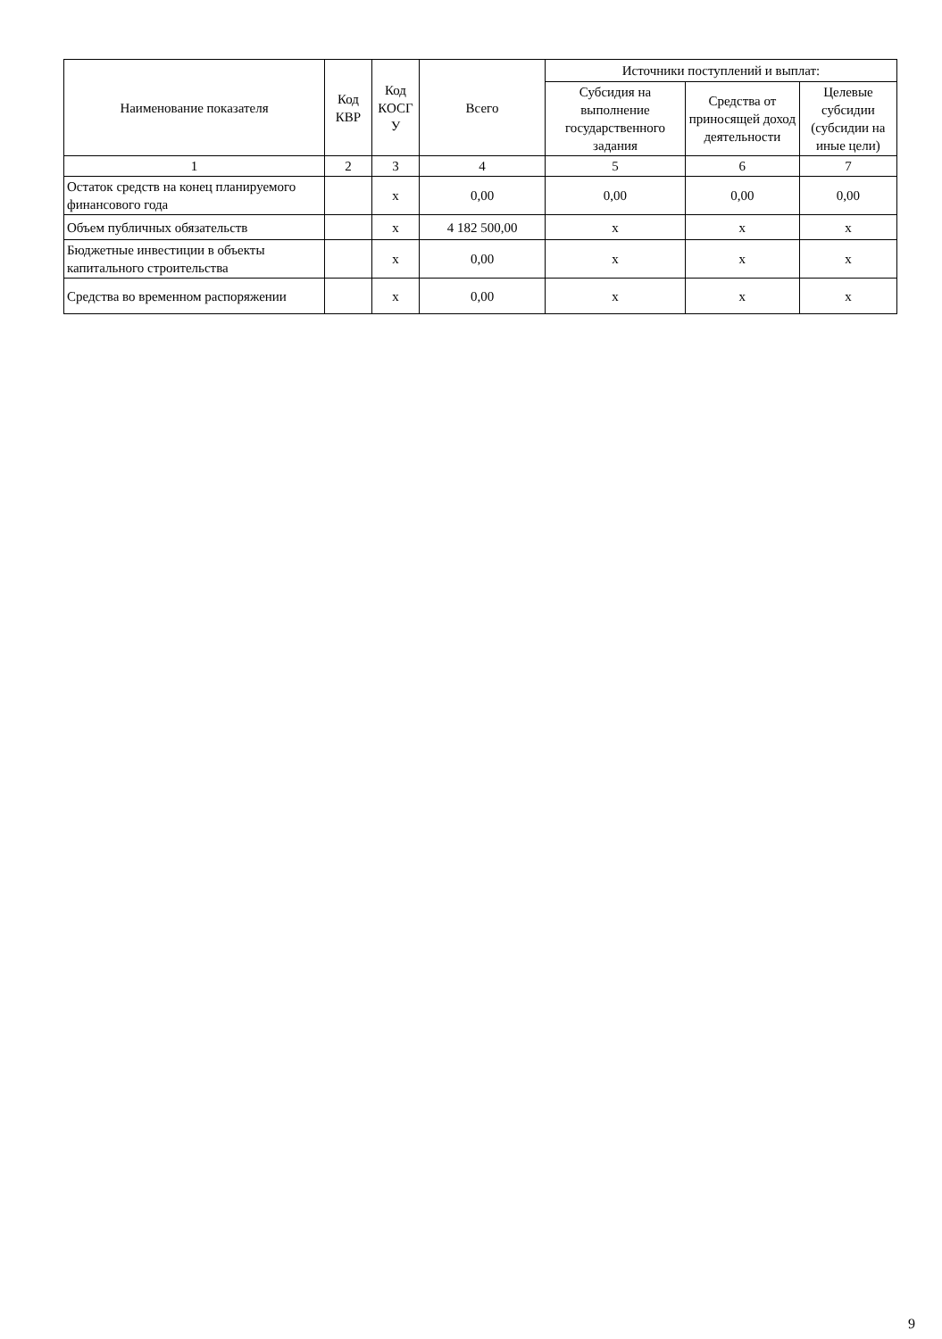| Наименование показателя | Код КВР | Код КОСГ У | Всего | Источники поступлений и выплат: | | |
| --- | --- | --- | --- | --- | --- | --- |
| | | | | Субсидия на выполнение государственного задания | Средства от приносящей доход деятельности | Целевые субсидии (субсидии на иные цели) |
| 1 | 2 | 3 | 4 | 5 | 6 | 7 |
| Остаток средств на конец планируемого финансового года | | x | 0,00 | 0,00 | 0,00 | 0,00 |
| Объем публичных обязательств | | x | 4 182 500,00 | x | x | x |
| Бюджетные инвестиции в объекты капитального строительства | | x | 0,00 | x | x | x |
| Средства во временном распоряжении | | x | 0,00 | x | x | x |
9